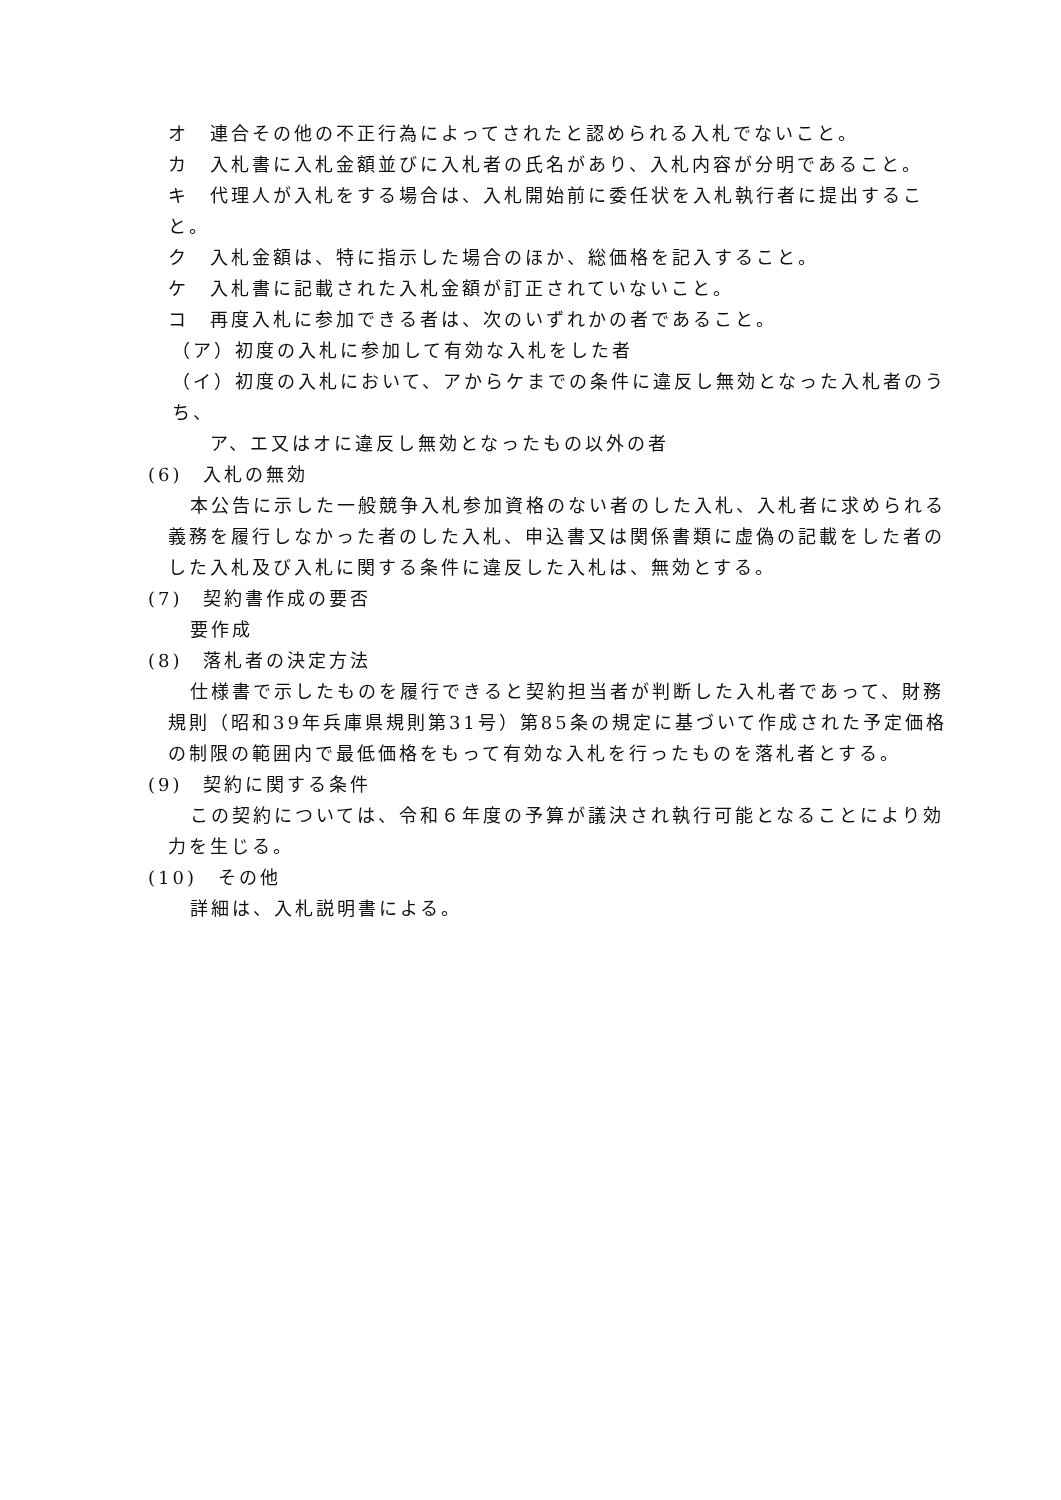オ　連合その他の不正行為によってされたと認められる入札でないこと。
カ　入札書に入札金額並びに入札者の氏名があり、入札内容が分明であること。
キ　代理人が入札をする場合は、入札開始前に委任状を入札執行者に提出すること。
ク　入札金額は、特に指示した場合のほか、総価格を記入すること。
ケ　入札書に記載された入札金額が訂正されていないこと。
コ　再度入札に参加できる者は、次のいずれかの者であること。
（ア）初度の入札に参加して有効な入札をした者
（イ）初度の入札において、アからケまでの条件に違反し無効となった入札者のうち、
ア、エ又はオに違反し無効となったもの以外の者
(6)　入札の無効
本公告に示した一般競争入札参加資格のない者のした入札、入札者に求められる義務を履行しなかった者のした入札、申込書又は関係書類に虚偽の記載をした者のした入札及び入札に関する条件に違反した入札は、無効とする。
(7)　契約書作成の要否
要作成
(8)　落札者の決定方法
仕様書で示したものを履行できると契約担当者が判断した入札者であって、財務規則（昭和39年兵庫県規則第31号）第85条の規定に基づいて作成された予定価格の制限の範囲内で最低価格をもって有効な入札を行ったものを落札者とする。
(9)　契約に関する条件
この契約については、令和６年度の予算が議決され執行可能となることにより効力を生じる。
(10)　その他
詳細は、入札説明書による。